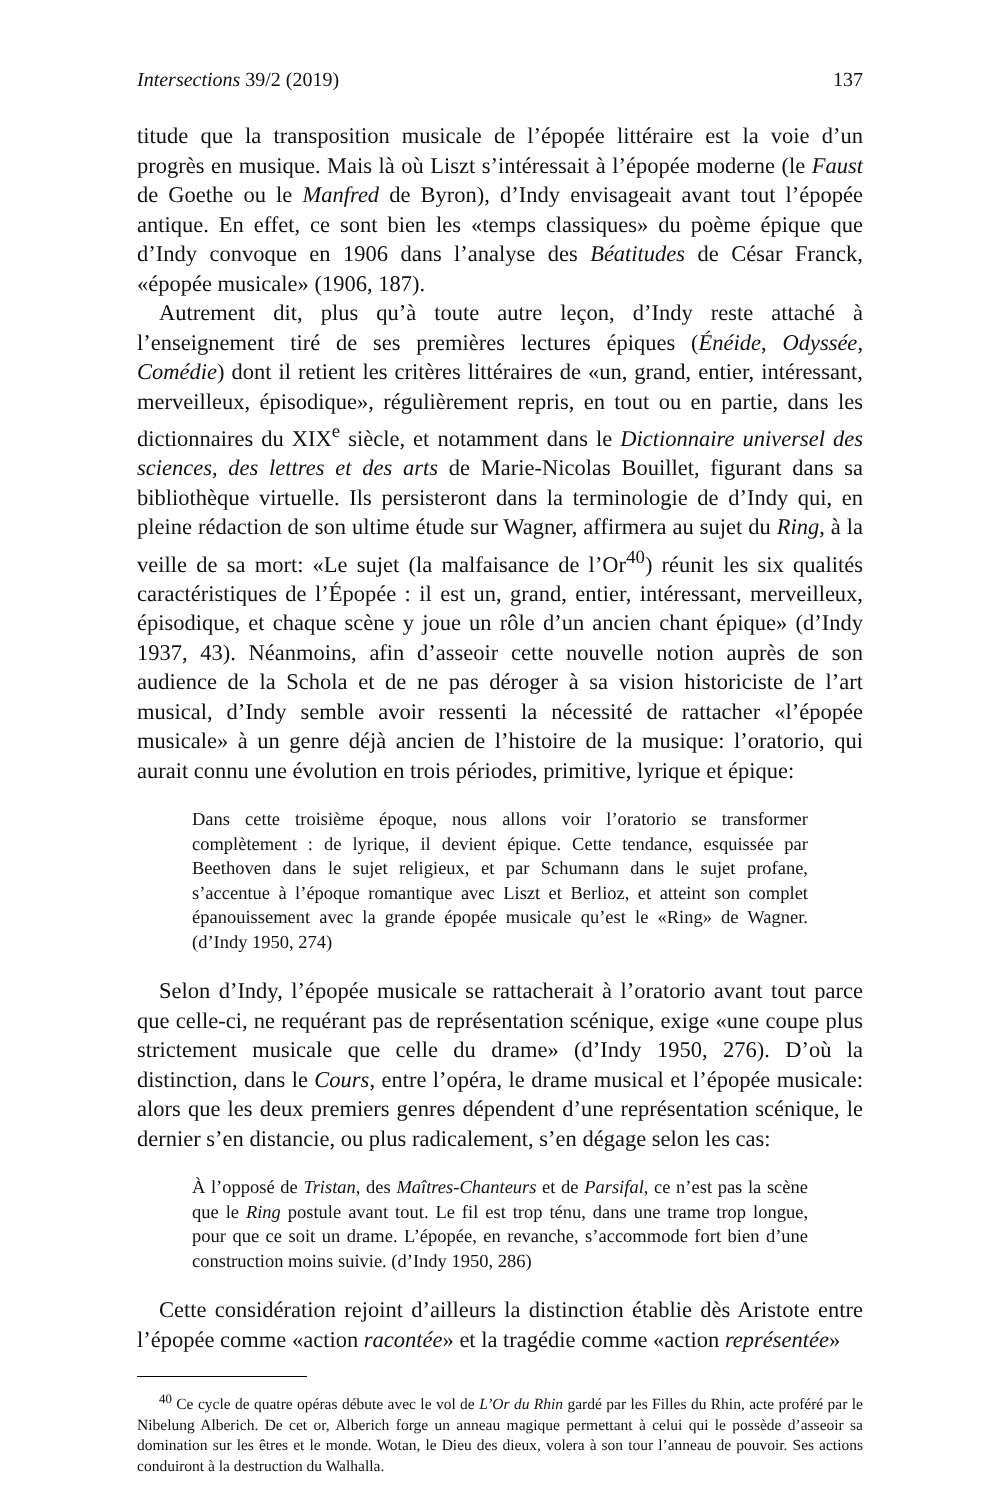Intersections 39/2 (2019) 137
titude que la transposition musicale de l’épopée littéraire est la voie d’un progrès en musique. Mais là où Liszt s’intéressait à l’épopée moderne (le Faust de Goethe ou le Manfred de Byron), d’Indy envisageait avant tout l’épopée antique. En effet, ce sont bien les «temps classiques» du poème épique que d’Indy convoque en 1906 dans l’analyse des Béatitudes de César Franck, «épopée musicale» (1906, 187).
Autrement dit, plus qu’à toute autre leçon, d’Indy reste attaché à l’enseignement tiré de ses premières lectures épiques (Énéide, Odyssée, Comédie) dont il retient les critères littéraires de «un, grand, entier, intéressant, merveilleux, épisodique», régulièrement repris, en tout ou en partie, dans les dictionnaires du XIX<sup>e</sup> siècle, et notamment dans le Dictionnaire universel des sciences, des lettres et des arts de Marie-Nicolas Bouillet, figurant dans sa bibliothèque virtuelle. Ils persisteront dans la terminologie de d’Indy qui, en pleine rédaction de son ultime étude sur Wagner, affirmera au sujet du Ring, à la veille de sa mort: «Le sujet (la malfaisance de l’Or<sup>40</sup>) réunit les six qualités caractéristiques de l’Épopée : il est un, grand, entier, intéressant, merveilleux, épisodique, et chaque scène y joue un rôle d’un ancien chant épique» (d’Indy 1937, 43). Néanmoins, afin d’asseoir cette nouvelle notion auprès de son audience de la Schola et de ne pas déroger à sa vision historiciste de l’art musical, d’Indy semble avoir ressenti la nécessité de rattacher «l’épopée musicale» à un genre déjà ancien de l’histoire de la musique: l’oratorio, qui aurait connu une évolution en trois périodes, primitive, lyrique et épique:
Dans cette troisième époque, nous allons voir l’oratorio se transformer complètement : de lyrique, il devient épique. Cette tendance, esquissée par Beethoven dans le sujet religieux, et par Schumann dans le sujet profane, s’accentue à l’époque romantique avec Liszt et Berlioz, et atteint son complet épanouissement avec la grande épopée musicale qu’est le «Ring» de Wagner. (d’Indy 1950, 274)
Selon d’Indy, l’épopée musicale se rattacherait à l’oratorio avant tout parce que celle-ci, ne requérant pas de représentation scénique, exige «une coupe plus strictement musicale que celle du drame» (d’Indy 1950, 276). D’où la distinction, dans le Cours, entre l’opéra, le drame musical et l’épopée musicale: alors que les deux premiers genres dépendent d’une représentation scénique, le dernier s’en distancie, ou plus radicalement, s’en dégage selon les cas:
À l’opposé de Tristan, des Maîtres-Chanteurs et de Parsifal, ce n’est pas la scène que le Ring postule avant tout. Le fil est trop ténu, dans une trame trop longue, pour que ce soit un drame. L’épopée, en revanche, s’accommode fort bien d’une construction moins suivie. (d’Indy 1950, 286)
Cette considération rejoint d’ailleurs la distinction établie dès Aristote entre l’épopée comme «action racontée» et la tragédie comme «action représentée»
<sup>40</sup> Ce cycle de quatre opéras débute avec le vol de L’Or du Rhin gardé par les Filles du Rhin, acte proféré par le Nibelung Alberich. De cet or, Alberich forge un anneau magique permettant à celui qui le possède d’asseoir sa domination sur les êtres et le monde. Wotan, le Dieu des dieux, volera à son tour l’anneau de pouvoir. Ses actions conduiront à la destruction du Walhalla.